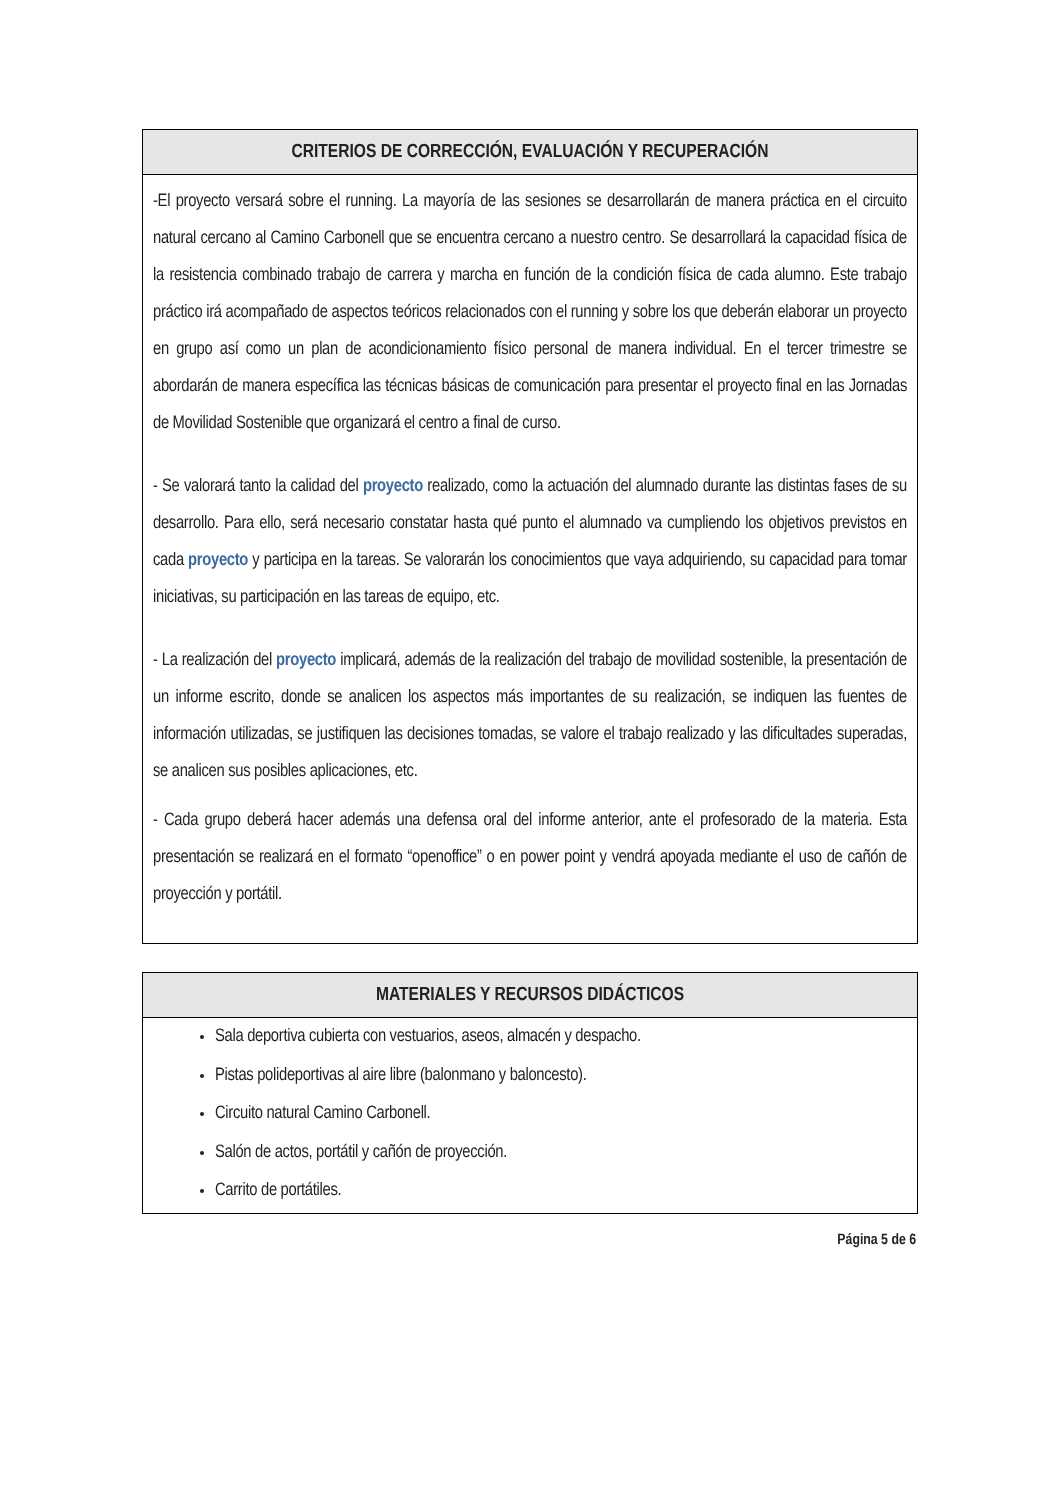| CRITERIOS DE CORRECCIÓN, EVALUACIÓN Y RECUPERACIÓN |
| --- |
| -El proyecto versará sobre el running. La mayoría de las sesiones se desarrollarán de manera práctica en el circuito natural cercano al Camino Carbonell que se encuentra cercano a nuestro centro. Se desarrollará la capacidad física de la resistencia combinado trabajo de carrera y marcha en función de la condición física de cada alumno. Este trabajo práctico irá acompañado de aspectos teóricos relacionados con el running y sobre los que deberán elaborar un proyecto en grupo así como un plan de acondicionamiento físico personal de manera individual. En el tercer trimestre se abordarán de manera específica las técnicas básicas de comunicación para presentar el proyecto final en las Jornadas de Movilidad Sostenible que organizará el centro a final de curso. - Se valorará tanto la calidad del proyecto realizado, como la actuación del alumnado durante las distintas fases de su desarrollo. Para ello, será necesario constatar hasta qué punto el alumnado va cumpliendo los objetivos previstos en cada proyecto y participa en la tareas. Se valorarán los conocimientos que vaya adquiriendo, su capacidad para tomar iniciativas, su participación en las tareas de equipo, etc. - La realización del proyecto implicará, además de la realización del trabajo de movilidad sostenible, la presentación de un informe escrito, donde se analicen los aspectos más importantes de su realización, se indiquen las fuentes de información utilizadas, se justifiquen las decisiones tomadas, se valore el trabajo realizado y las dificultades superadas, se analicen sus posibles aplicaciones, etc. - Cada grupo deberá hacer además una defensa oral del informe anterior, ante el profesorado de la materia. Esta presentación se realizará en el formato “openoffice” o en power point y vendrá apoyada mediante el uso de cañón de proyección y portátil. |
| MATERIALES Y RECURSOS DIDÁCTICOS |
| --- |
| Sala deportiva cubierta con vestuarios, aseos, almacén y despacho. Pistas polideportivas al aire libre (balonmano y baloncesto). Circuito natural Camino Carbonell. Salón de actos, portátil y cañón de proyección. Carrito de portátiles. |
Página 5 de 6